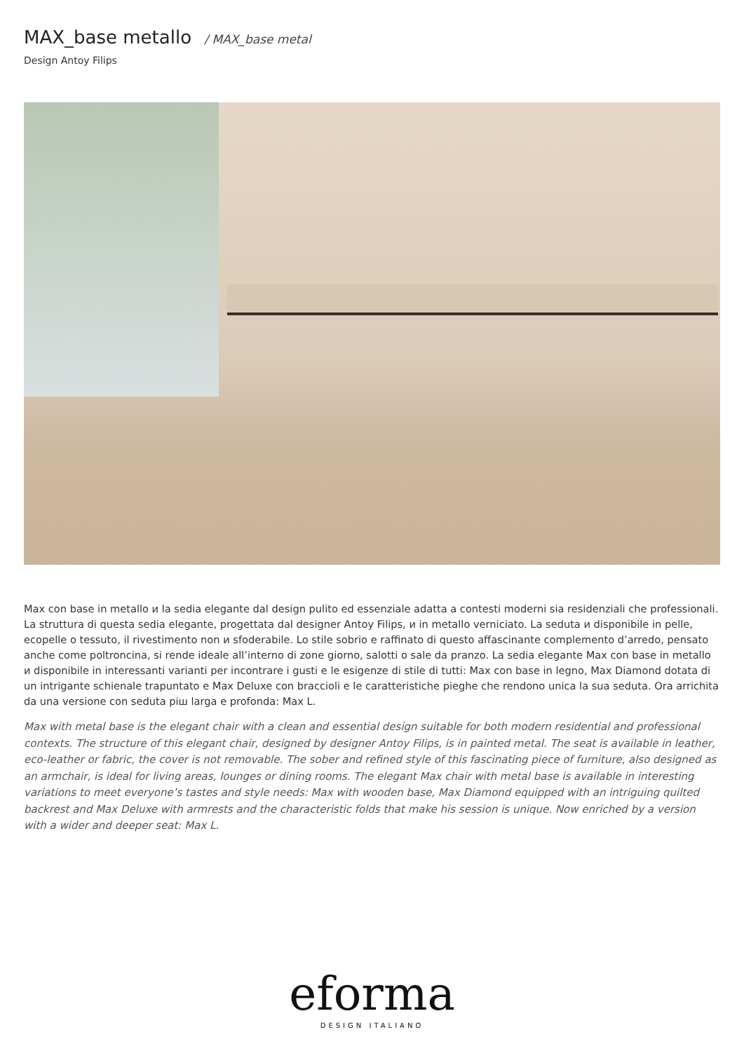MAX_base metallo / MAX_base metal
Design Antoy Filips
Max con base in metallo и la sedia elegante dal design pulito ed essenziale adatta a contesti moderni sia residenziali che professionali. La struttura di questa sedia elegante, progettata dal designer Antoy Filips, и in metallo verniciato. La seduta и disponibile in pelle, ecopelle o tessuto, il rivestimento non и sfoderabile. Lo stile sobrio e raffinato di questo affascinante complemento d’arredo, pensato anche come poltroncina, si rende ideale all’interno di zone giorno, salotti o sale da pranzo. La sedia elegante Max con base in metallo и disponibile in interessanti varianti per incontrare i gusti e le esigenze di stile di tutti: Max con base in legno, Max Diamond dotata di un intrigante schienale trapuntato e Max Deluxe con braccioli e le caratteristiche pieghe che rendono unica la sua seduta. Ora arrichita da una versione con seduta piш larga e profonda: Max L.
Max with metal base is the elegant chair with a clean and essential design suitable for both modern residential and professional contexts. The structure of this elegant chair, designed by designer Antoy Filips, is in painted metal. The seat is available in leather, eco-leather or fabric, the cover is not removable. The sober and refined style of this fascinating piece of furniture, also designed as an armchair, is ideal for living areas, lounges or dining rooms. The elegant Max chair with metal base is available in interesting variations to meet everyone’s tastes and style needs: Max with wooden base, Max Diamond equipped with an intriguing quilted backrest and Max Deluxe with armrests and the characteristic folds that make his session is unique. Now enriched by a version with a wider and deeper seat: Max L.
eforma
DESIGN ITALIANO